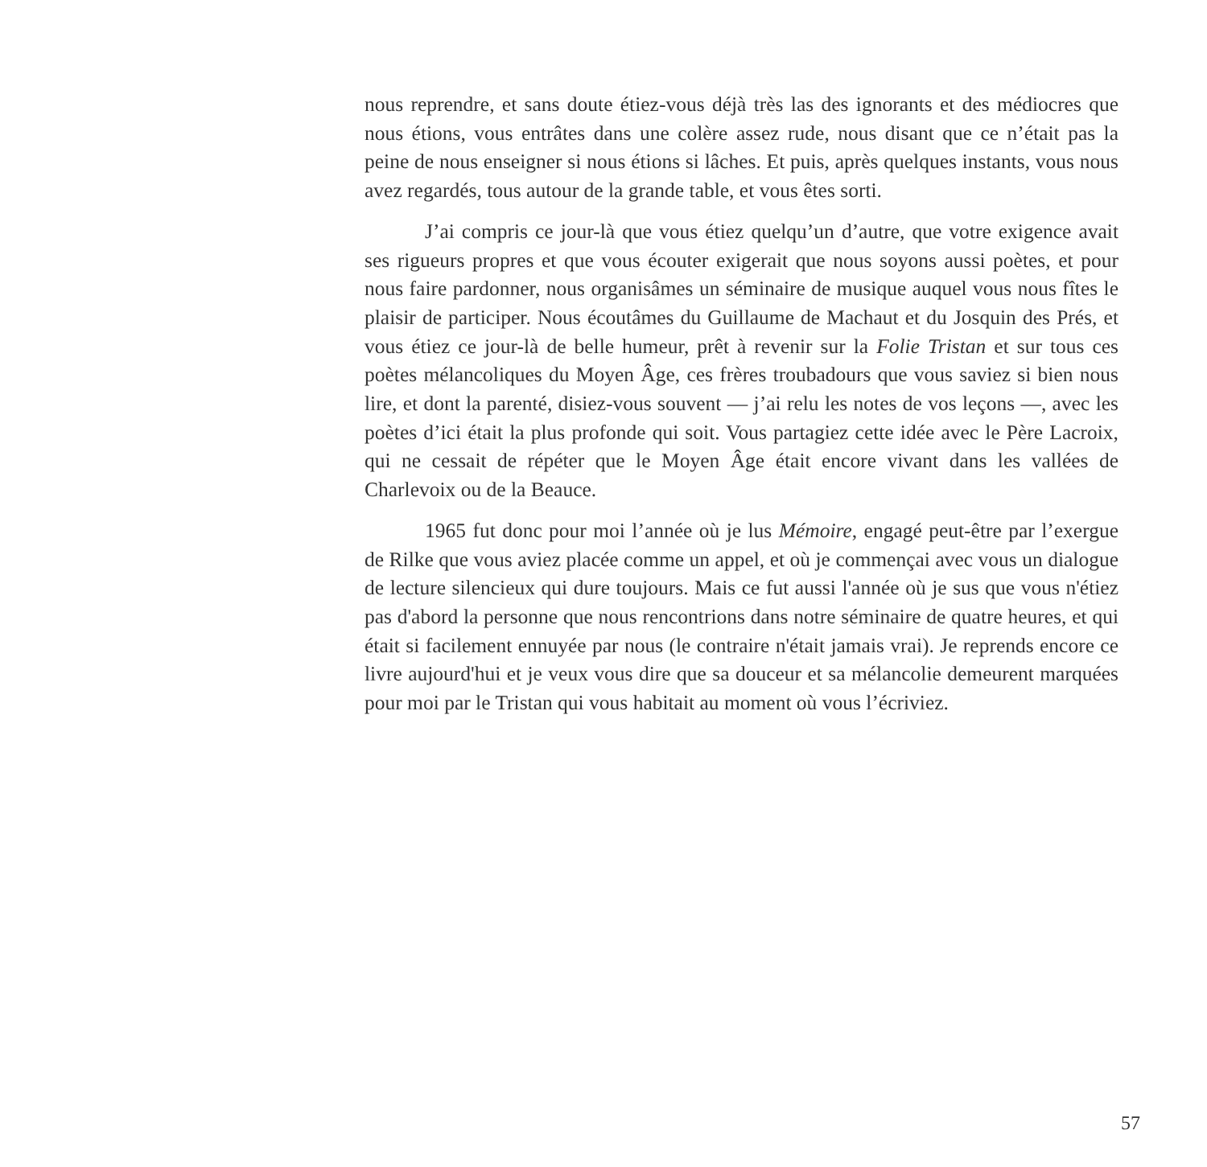nous reprendre, et sans doute étiez-vous déjà très las des ignorants et des médiocres que nous étions, vous entrâtes dans une colère assez rude, nous disant que ce n’était pas la peine de nous enseigner si nous étions si lâches. Et puis, après quelques instants, vous nous avez regardés, tous autour de la grande table, et vous êtes sorti.
J’ai compris ce jour-là que vous étiez quelqu’un d’autre, que votre exigence avait ses rigueurs propres et que vous écouter exigerait que nous soyons aussi poètes, et pour nous faire pardonner, nous organisâmes un séminaire de musique auquel vous nous fîtes le plaisir de participer. Nous écoutâmes du Guillaume de Machaut et du Josquin des Prés, et vous étiez ce jour-là de belle humeur, prêt à revenir sur la Folie Tristan et sur tous ces poètes mélancoliques du Moyen Âge, ces frères troubadours que vous saviez si bien nous lire, et dont la parenté, disiez-vous souvent — j’ai relu les notes de vos leçons —, avec les poètes d’ici était la plus profonde qui soit. Vous partagiez cette idée avec le Père Lacroix, qui ne cessait de répéter que le Moyen Âge était encore vivant dans les vallées de Charlevoix ou de la Beauce.
1965 fut donc pour moi l’année où je lus Mémoire, engagé peut-être par l’exergue de Rilke que vous aviez placée comme un appel, et où je commençai avec vous un dialogue de lecture silencieux qui dure toujours. Mais ce fut aussi l'année où je sus que vous n'étiez pas d'abord la personne que nous rencontrions dans notre séminaire de quatre heures, et qui était si facilement ennuyée par nous (le contraire n'était jamais vrai). Je reprends encore ce livre aujourd'hui et je veux vous dire que sa douceur et sa mélancolie demeurent marquées pour moi par le Tristan qui vous habitait au moment où vous l’écriviez.
57